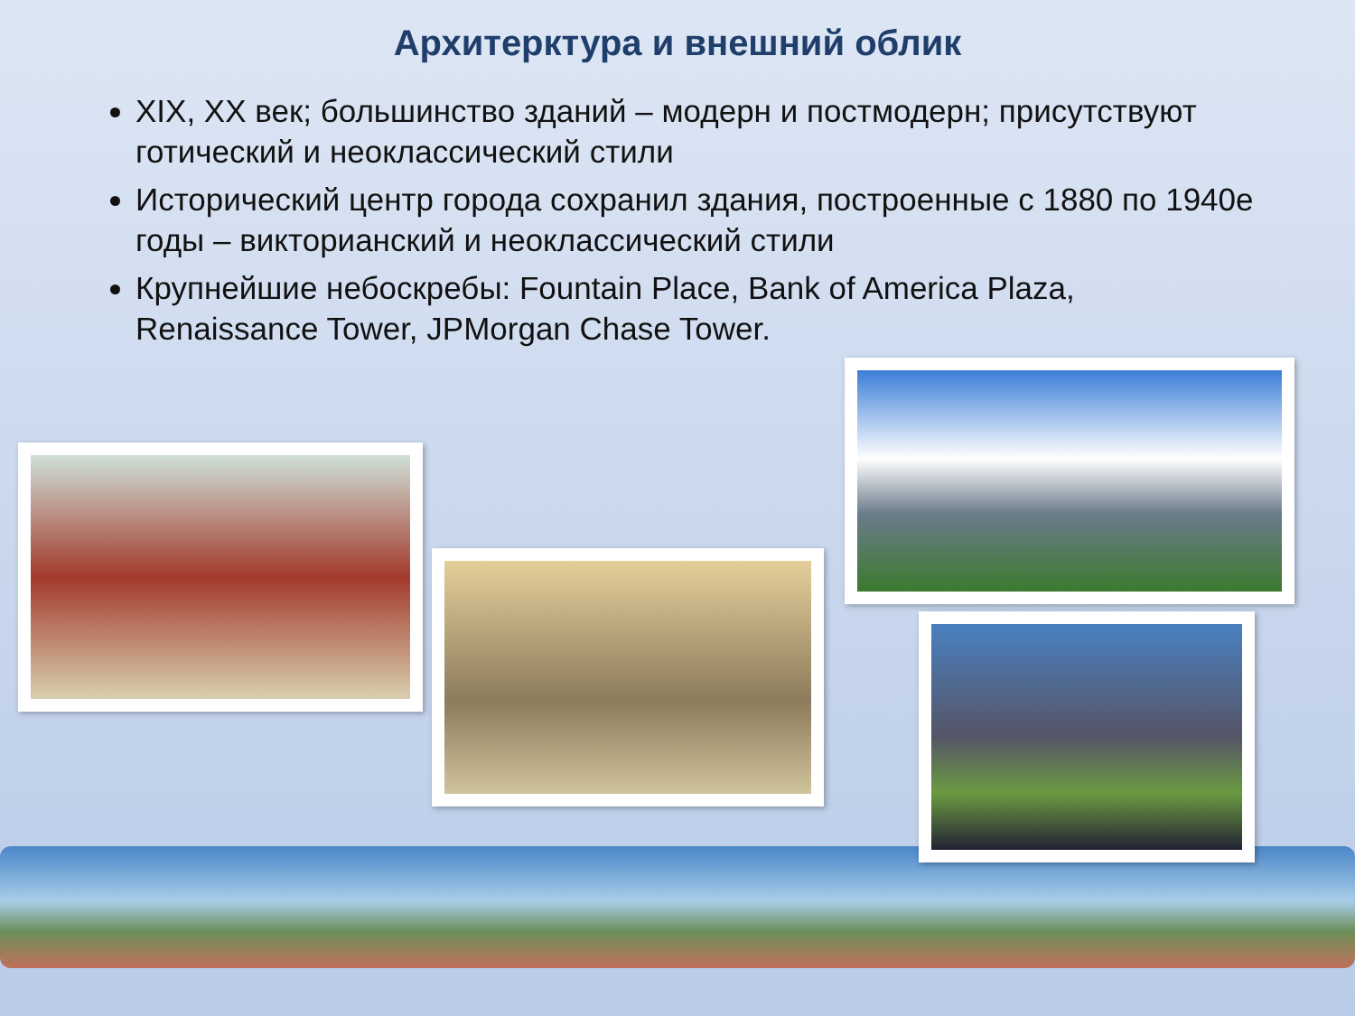Архитерктура и внешний облик
XIX, XX век; большинство зданий – модерн и постмодерн; присутствуют готический и неоклассический стили
Исторический центр города сохранил здания, построенные с 1880 по 1940е годы – викторианский и неоклассический стили
Крупнейшие небоскребы: Fountain Place, Bank of America Plaza, Renaissance Tower, JPMorgan Chase Tower.